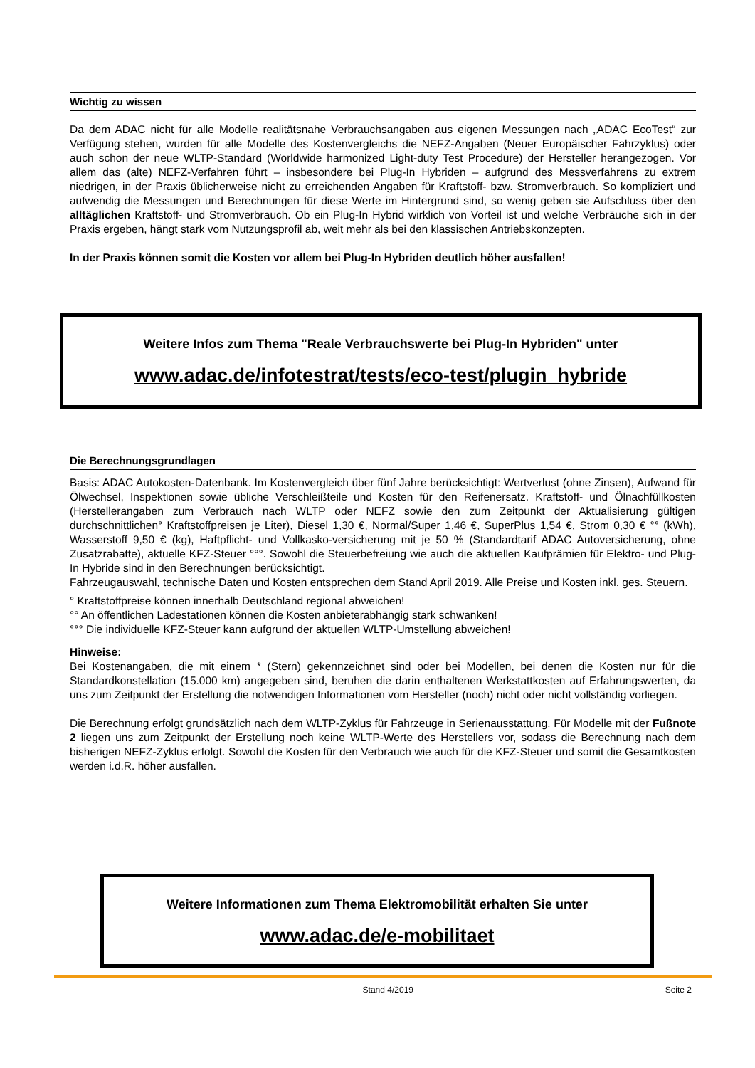Wichtig zu wissen
Da dem ADAC nicht für alle Modelle realitätsnahe Verbrauchsangaben aus eigenen Messungen nach „ADAC EcoTest“ zur Verfügung stehen, wurden für alle Modelle des Kostenvergleichs die NEFZ-Angaben (Neuer Europäischer Fahrzyklus) oder auch schon der neue WLTP-Standard (Worldwide harmonized Light-duty Test Procedure) der Hersteller herangezogen. Vor allem das (alte) NEFZ-Verfahren führt – insbesondere bei Plug-In Hybriden – aufgrund des Messverfahrens zu extrem niedrigen, in der Praxis üblicherweise nicht zu erreichenden Angaben für Kraftstoff- bzw. Stromverbrauch. So kompliziert und aufwendig die Messungen und Berechnungen für diese Werte im Hintergrund sind, so wenig geben sie Aufschluss über den alltäglichen Kraftstoff- und Stromverbrauch. Ob ein Plug-In Hybrid wirklich von Vorteil ist und welche Verbräuche sich in der Praxis ergeben, hängt stark vom Nutzungsprofil ab, weit mehr als bei den klassischen Antriebskonzepten.
In der Praxis können somit die Kosten vor allem bei Plug-In Hybriden deutlich höher ausfallen!
Weitere Infos zum Thema "Reale Verbrauchswerte bei Plug-In Hybriden" unter
www.adac.de/infotestrat/tests/eco-test/plugin_hybride
Die Berechnungsgrundlagen
Basis: ADAC Autokosten-Datenbank. Im Kostenvergleich über fünf Jahre berücksichtigt: Wertverlust (ohne Zinsen), Aufwand für Ölwechsel, Inspektionen sowie übliche Verschleißteile und Kosten für den Reifenersatz. Kraftstoff- und Ölnachfüllkosten (Herstellerangaben zum Verbrauch nach WLTP oder NEFZ sowie den zum Zeitpunkt der Aktualisierung gültigen durchschnittlichen° Kraftstoffpreisen je Liter), Diesel 1,30 €, Normal/Super 1,46 €, SuperPlus 1,54 €, Strom 0,30 € °° (kWh), Wasserstoff 9,50 € (kg), Haftpflicht- und Vollkasko-versicherung mit je 50 % (Standardtarif ADAC Autoversicherung, ohne Zusatzrabatte), aktuelle KFZ-Steuer °°°. Sowohl die Steuerbefreiung wie auch die aktuellen Kaufprämien für Elektro- und Plug-In Hybride sind in den Berechnungen berücksichtigt.
Fahrzeugauswahl, technische Daten und Kosten entsprechen dem Stand April 2019. Alle Preise und Kosten inkl. ges. Steuern.
° Kraftstoffpreise können innerhalb Deutschland regional abweichen!
°° An öffentlichen Ladestationen können die Kosten anbieterabhängig stark schwanken!
°°° Die individuelle KFZ-Steuer kann aufgrund der aktuellen WLTP-Umstellung abweichen!
Hinweise:
Bei Kostenangaben, die mit einem * (Stern) gekennzeichnet sind oder bei Modellen, bei denen die Kosten nur für die Standardkonstellation (15.000 km) angegeben sind, beruhen die darin enthaltenen Werkstattkosten auf Erfahrungswerten, da uns zum Zeitpunkt der Erstellung die notwendigen Informationen vom Hersteller (noch) nicht oder nicht vollständig vorliegen.
Die Berechnung erfolgt grundsätzlich nach dem WLTP-Zyklus für Fahrzeuge in Serienausstattung. Für Modelle mit der Fußnote 2 liegen uns zum Zeitpunkt der Erstellung noch keine WLTP-Werte des Herstellers vor, sodass die Berechnung nach dem bisherigen NEFZ-Zyklus erfolgt. Sowohl die Kosten für den Verbrauch wie auch für die KFZ-Steuer und somit die Gesamtkosten werden i.d.R. höher ausfallen.
Weitere Informationen zum Thema Elektromobilität erhalten Sie unter
www.adac.de/e-mobilitaet
Stand 4/2019 Seite 2